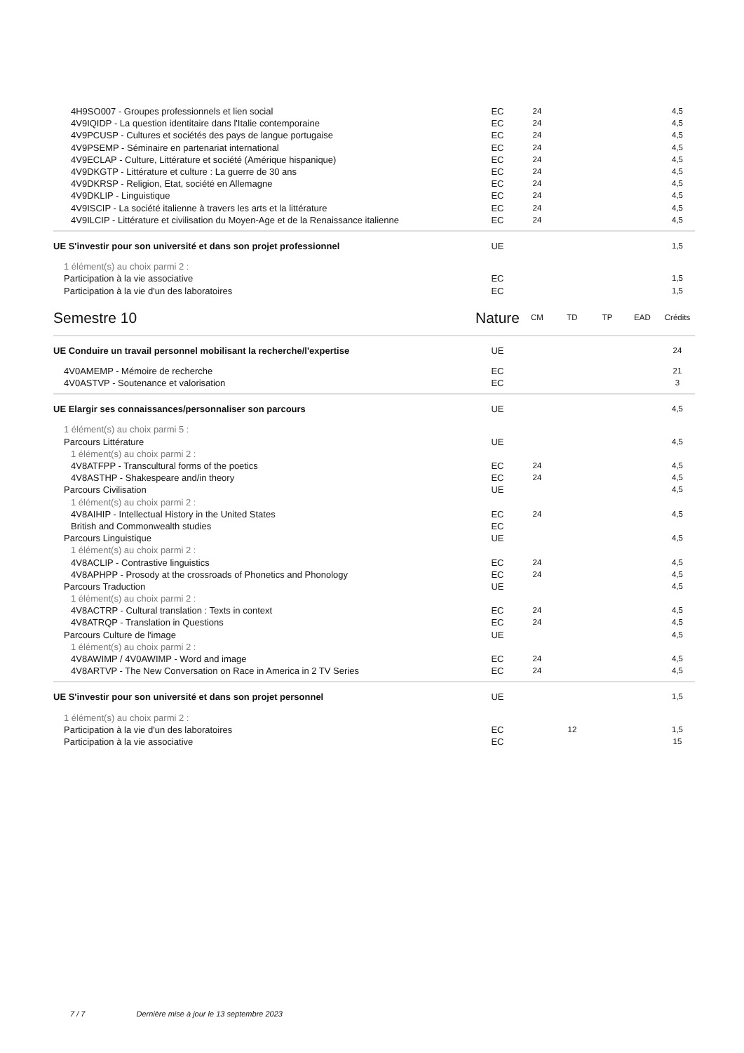| 4H9SO007 - Groupes professionnels et lien social | EC | 24 | | | | 4,5 |
| 4V9IQIDP - La question identitaire dans l'Italie contemporaine | EC | 24 | | | | 4,5 |
| 4V9PCUSP - Cultures et sociétés des pays de langue portugaise | EC | 24 | | | | 4,5 |
| 4V9PSEMP - Séminaire en partenariat international | EC | 24 | | | | 4,5 |
| 4V9ECLAP - Culture, Littérature et société (Amérique hispanique) | EC | 24 | | | | 4,5 |
| 4V9DKGTP - Littérature et culture : La guerre de 30 ans | EC | 24 | | | | 4,5 |
| 4V9DKRSP - Religion, Etat, société en Allemagne | EC | 24 | | | | 4,5 |
| 4V9DKLIP - Linguistique | EC | 24 | | | | 4,5 |
| 4V9ISCIP - La société italienne à travers les arts et la littérature | EC | 24 | | | | 4,5 |
| 4V9ILCIP - Littérature et civilisation du Moyen-Age et de la Renaissance italienne | EC | 24 | | | | 4,5 |
| UE S'investir pour son université et dans son projet professionnel | UE | | | | | 1,5 |
| 1 élément(s) au choix parmi 2 : | | | | | | |
| Participation à la vie associative | EC | | | | | 1,5 |
| Participation à la vie d'un des laboratoires | EC | | | | | 1,5 |
| Semestre 10 | Nature | CM | TD | TP | EAD | Crédits |
| UE Conduire un travail personnel mobilisant la recherche/l'expertise | UE | | | | | 24 |
| 4V0AMEMP - Mémoire de recherche | EC | | | | | 21 |
| 4V0ASTVP - Soutenance et valorisation | EC | | | | | 3 |
| UE Elargir ses connaissances/personnaliser son parcours | UE | | | | | 4,5 |
| 1 élément(s) au choix parmi 5 : | | | | | | |
| Parcours Littérature | UE | | | | | 4,5 |
| 1 élément(s) au choix parmi 2 : | | | | | | |
| 4V8ATFPP - Transcultural forms of the poetics | EC | 24 | | | | 4,5 |
| 4V8ASTHP - Shakespeare and/in theory | EC | 24 | | | | 4,5 |
| Parcours Civilisation | UE | | | | | 4,5 |
| 1 élément(s) au choix parmi 2 : | | | | | | |
| 4V8AIHIP - Intellectual History in the United States | EC | 24 | | | | 4,5 |
| British and Commonwealth studies | EC | | | | | |
| Parcours Linguistique | UE | | | | | 4,5 |
| 1 élément(s) au choix parmi 2 : | | | | | | |
| 4V8ACLIP - Contrastive linguistics | EC | 24 | | | | 4,5 |
| 4V8APHPP - Prosody at the crossroads of Phonetics and Phonology | EC | 24 | | | | 4,5 |
| Parcours Traduction | UE | | | | | 4,5 |
| 1 élément(s) au choix parmi 2 : | | | | | | |
| 4V8ACTRP - Cultural translation : Texts in context | EC | 24 | | | | 4,5 |
| 4V8ATRQP - Translation in Questions | EC | 24 | | | | 4,5 |
| Parcours Culture de l'image | UE | | | | | 4,5 |
| 1 élément(s) au choix parmi 2 : | | | | | | |
| 4V8AWIMP / 4V0AWIMP - Word and image | EC | 24 | | | | 4,5 |
| 4V8ARTVP - The New Conversation on Race in America in 2 TV Series | EC | 24 | | | | 4,5 |
| UE S'investir pour son université et dans son projet personnel | UE | | | | | 1,5 |
| 1 élément(s) au choix parmi 2 : | | | | | | |
| Participation à la vie d'un des laboratoires | EC | | 12 | | | 1,5 |
| Participation à la vie associative | EC | | | | | 15 |
7 / 7 Dernière mise à jour le 13 septembre 2023